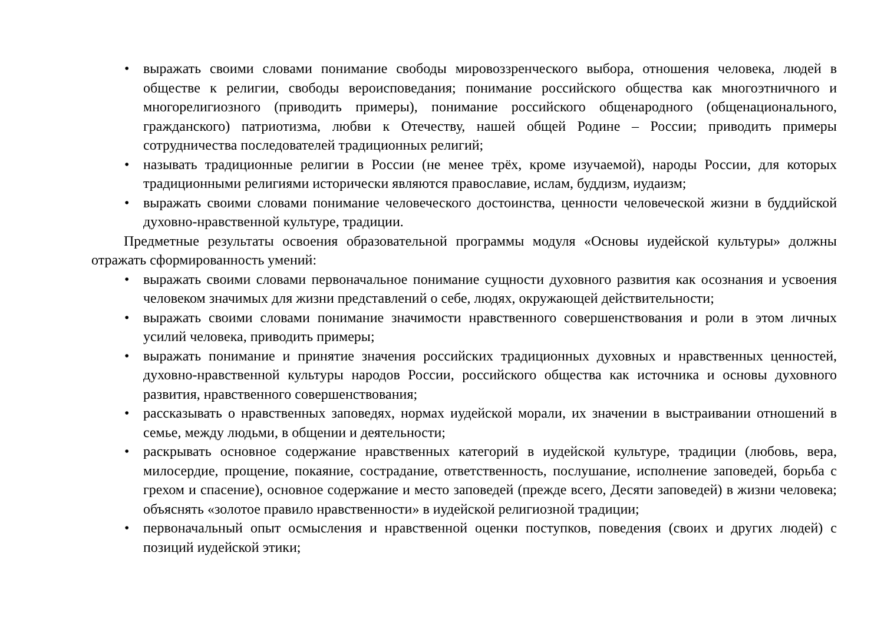• выражать своими словами понимание свободы мировоззренческого выбора, отношения человека, людей в обществе к религии, свободы вероисповедания; понимание российского общества как многоэтничного и многорелигиозного (приводить примеры), понимание российского общенародного (общенационального, гражданского) патриотизма, любви к Отечеству, нашей общей Родине – России; приводить примеры сотрудничества последователей традиционных религий;
• называть традиционные религии в России (не менее трёх, кроме изучаемой), народы России, для которых традиционными религиями исторически являются православие, ислам, буддизм, иудаизм;
• выражать своими словами понимание человеческого достоинства, ценности человеческой жизни в буддийской духовно-нравственной культуре, традиции.
Предметные результаты освоения образовательной программы модуля «Основы иудейской культуры» должны отражать сформированность умений:
• выражать своими словами первоначальное понимание сущности духовного развития как осознания и усвоения человеком значимых для жизни представлений о себе, людях, окружающей действительности;
• выражать своими словами понимание значимости нравственного совершенствования и роли в этом личных усилий человека, приводить примеры;
• выражать понимание и принятие значения российских традиционных духовных и нравственных ценностей, духовно-нравственной культуры народов России, российского общества как источника и основы духовного развития, нравственного совершенствования;
• рассказывать о нравственных заповедях, нормах иудейской морали, их значении в выстраивании отношений в семье, между людьми, в общении и деятельности;
• раскрывать основное содержание нравственных категорий в иудейской культуре, традиции (любовь, вера, милосердие, прощение, покаяние, сострадание, ответственность, послушание, исполнение заповедей, борьба с грехом и спасение), основное содержание и место заповедей (прежде всего, Десяти заповедей) в жизни человека; объяснять «золотое правило нравственности» в иудейской религиозной традиции;
• первоначальный опыт осмысления и нравственной оценки поступков, поведения (своих и других людей) с позиций иудейской этики;